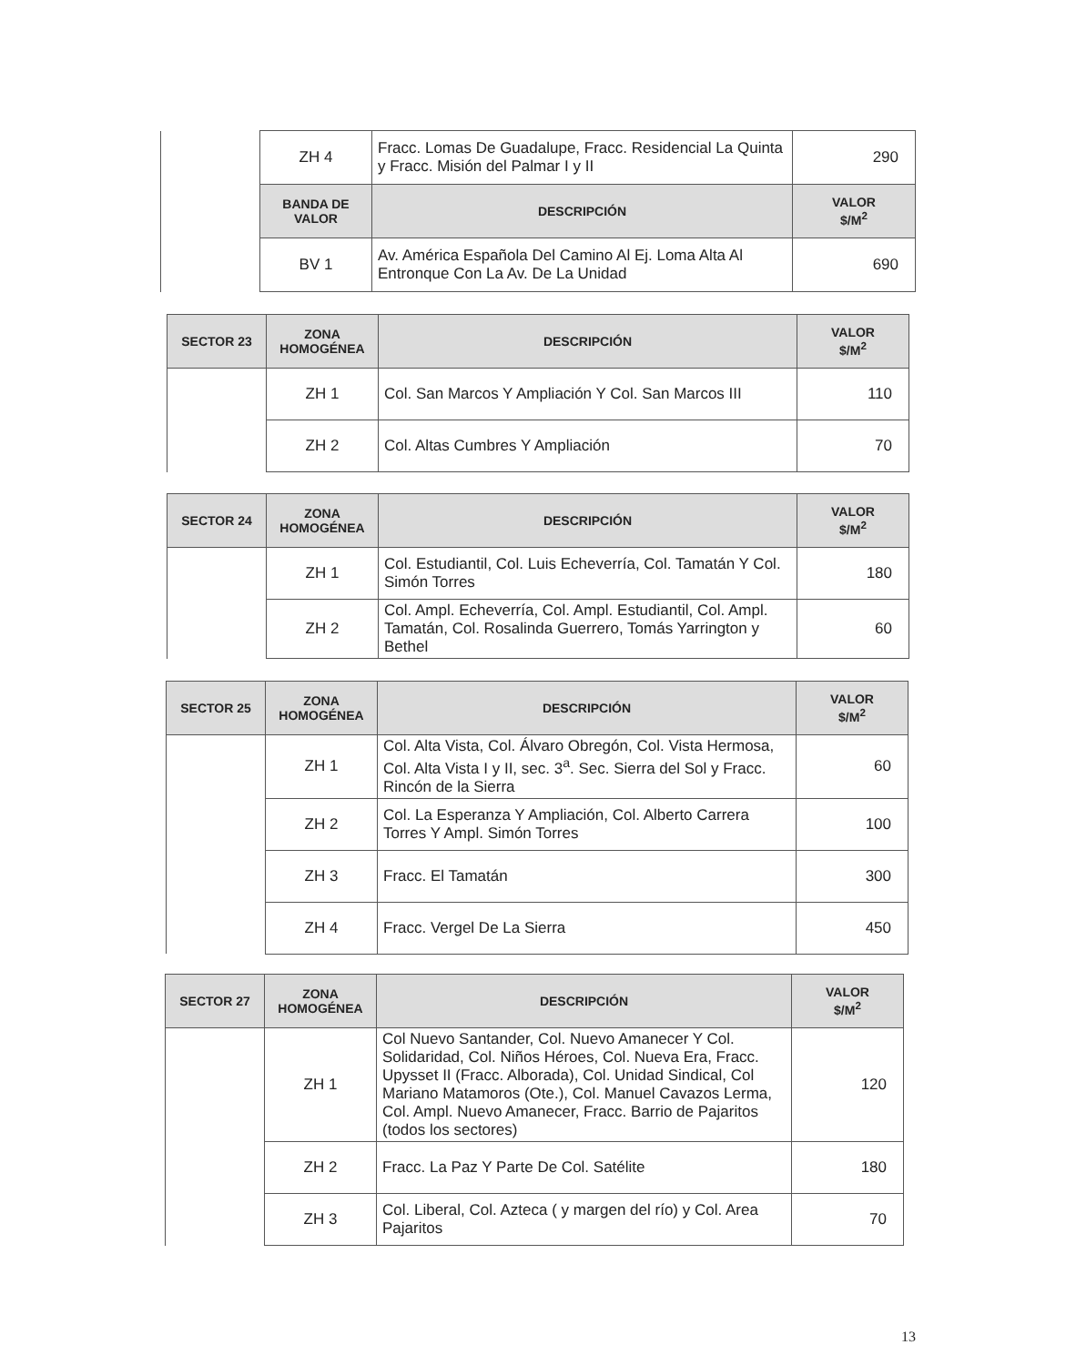| | ZH 4 | Fracc. Lomas De Guadalupe, Fracc. Residencial La Quinta y Fracc. Misión del Palmar I y II | 290 |
| | BANDA DE VALOR | DESCRIPCIÓN | VALOR $/M<sup>2</sup> |
| | BV 1 | Av. América Española Del Camino Al Ej. Loma Alta Al Entronque Con La Av. De La Unidad | 690 |
| SECTOR 23 | ZONA HOMOGÉNEA | DESCRIPCIÓN | VALOR $/M<sup>2</sup> |
| --- | --- | --- | --- |
| | ZH 1 | Col. San Marcos Y Ampliación Y Col. San Marcos III | 110 |
| | ZH 2 | Col. Altas Cumbres Y Ampliación | 70 |
| SECTOR 24 | ZONA HOMOGÉNEA | DESCRIPCIÓN | VALOR $/M<sup>2</sup> |
| --- | --- | --- | --- |
| | ZH 1 | Col. Estudiantil, Col. Luis Echeverría, Col. Tamatán Y Col. Simón Torres | 180 |
| | ZH 2 | Col. Ampl. Echeverría, Col. Ampl. Estudiantil, Col. Ampl. Tamatán, Col. Rosalinda Guerrero, Tomás Yarrington y Bethel | 60 |
| SECTOR 25 | ZONA HOMOGÉNEA | DESCRIPCIÓN | VALOR $/M<sup>2</sup> |
| --- | --- | --- | --- |
| | ZH 1 | Col. Alta Vista, Col. Álvaro Obregón, Col. Vista Hermosa, Col. Alta Vista I y II, sec. 3<sup>a</sup>. Sec. Sierra del Sol y Fracc. Rincón de la Sierra | 60 |
| | ZH 2 | Col. La Esperanza Y Ampliación, Col. Alberto Carrera Torres Y Ampl. Simón Torres | 100 |
| | ZH 3 | Fracc. El Tamatán | 300 |
| | ZH 4 | Fracc. Vergel De La Sierra | 450 |
| SECTOR 27 | ZONA HOMOGÉNEA | DESCRIPCIÓN | VALOR $/M<sup>2</sup> |
| --- | --- | --- | --- |
| | ZH 1 | Col Nuevo Santander, Col. Nuevo Amanecer Y Col. Solidaridad, Col. Niños Héroes, Col. Nueva Era, Fracc. Upysset II (Fracc. Alborada), Col. Unidad Sindical, Col Mariano Matamoros (Ote.), Col. Manuel Cavazos Lerma, Col. Ampl. Nuevo Amanecer, Fracc. Barrio de Pajaritos (todos los sectores) | 120 |
| | ZH 2 | Fracc. La Paz Y Parte De Col. Satélite | 180 |
| | ZH 3 | Col. Liberal, Col. Azteca ( y margen del río) y Col. Area Pajaritos | 70 |
13